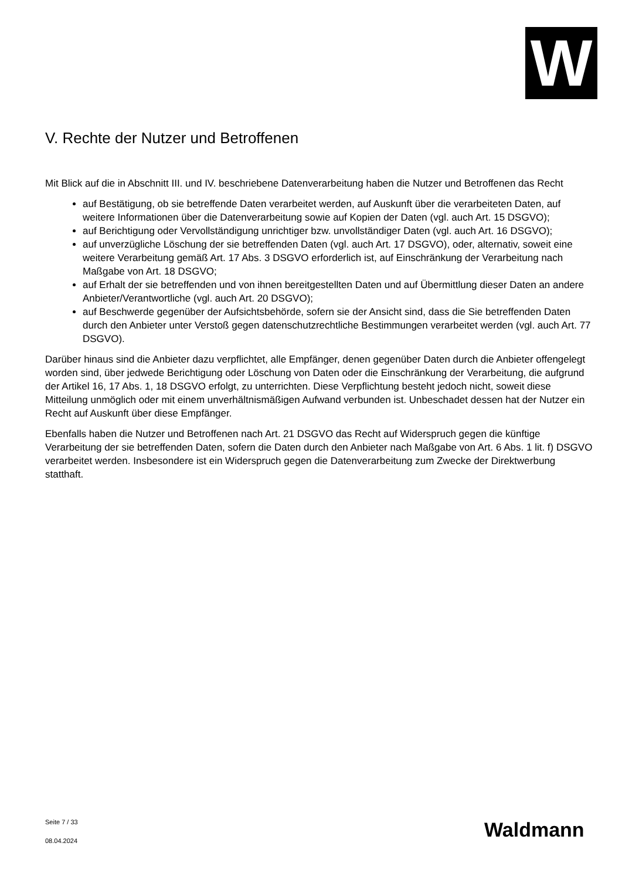W
V. Rechte der Nutzer und Betroffenen
Mit Blick auf die in Abschnitt III. und IV. beschriebene Datenverarbeitung haben die Nutzer und Betroffenen das Recht
auf Bestätigung, ob sie betreffende Daten verarbeitet werden, auf Auskunft über die verarbeiteten Daten, auf weitere Informationen über die Datenverarbeitung sowie auf Kopien der Daten (vgl. auch Art. 15 DSGVO);
auf Berichtigung oder Vervollständigung unrichtiger bzw. unvollständiger Daten (vgl. auch Art. 16 DSGVO);
auf unverzügliche Löschung der sie betreffenden Daten (vgl. auch Art. 17 DSGVO), oder, alternativ, soweit eine weitere Verarbeitung gemäß Art. 17 Abs. 3 DSGVO erforderlich ist, auf Einschränkung der Verarbeitung nach Maßgabe von Art. 18 DSGVO;
auf Erhalt der sie betreffenden und von ihnen bereitgestellten Daten und auf Übermittlung dieser Daten an andere Anbieter/Verantwortliche (vgl. auch Art. 20 DSGVO);
auf Beschwerde gegenüber der Aufsichtsbehörde, sofern sie der Ansicht sind, dass die Sie betreffenden Daten durch den Anbieter unter Verstoß gegen datenschutzrechtliche Bestimmungen verarbeitet werden (vgl. auch Art. 77 DSGVO).
Darüber hinaus sind die Anbieter dazu verpflichtet, alle Empfänger, denen gegenüber Daten durch die Anbieter offengelegt worden sind, über jedwede Berichtigung oder Löschung von Daten oder die Einschränkung der Verarbeitung, die aufgrund der Artikel 16, 17 Abs. 1, 18 DSGVO erfolgt, zu unterrichten. Diese Verpflichtung besteht jedoch nicht, soweit diese Mitteilung unmöglich oder mit einem unverhältnismäßigen Aufwand verbunden ist. Unbeschadet dessen hat der Nutzer ein Recht auf Auskunft über diese Empfänger.
Ebenfalls haben die Nutzer und Betroffenen nach Art. 21 DSGVO das Recht auf Widerspruch gegen die künftige Verarbeitung der sie betreffenden Daten, sofern die Daten durch den Anbieter nach Maßgabe von Art. 6 Abs. 1 lit. f) DSGVO verarbeitet werden. Insbesondere ist ein Widerspruch gegen die Datenverarbeitung zum Zwecke der Direktwerbung statthaft.
Seite 7 / 33
08.04.2024
Waldmann